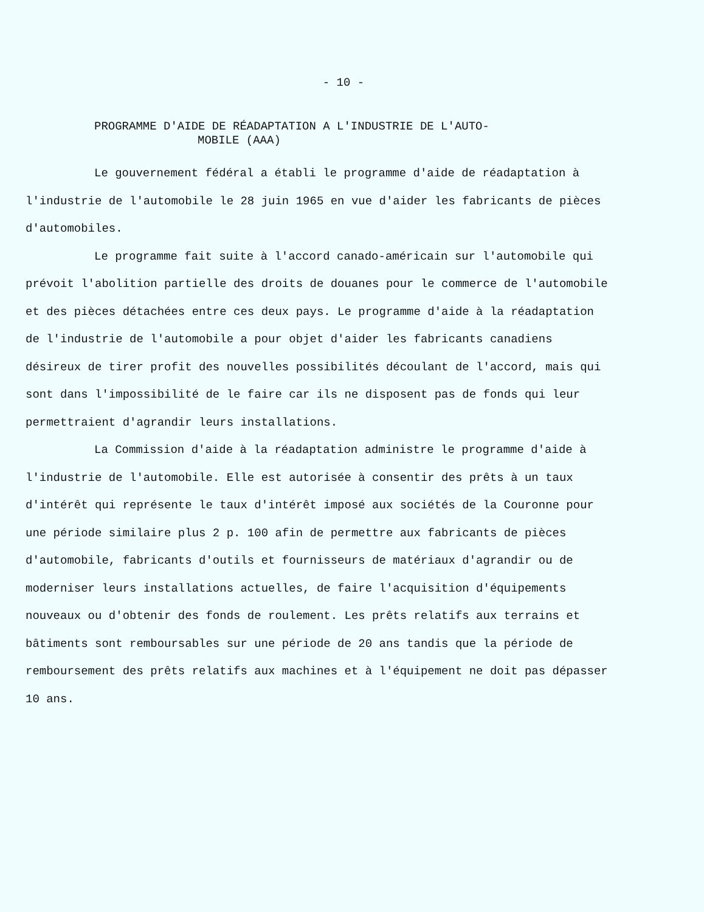- 10 -
PROGRAMME D'AIDE DE RÉADAPTATION A L'INDUSTRIE DE L'AUTO-
MOBILE (AAA)
Le gouvernement fédéral a établi le programme d'aide de réadaptation à l'industrie de l'automobile le 28 juin 1965 en vue d'aider les fabricants de pièces d'automobiles.
Le programme fait suite à l'accord canado-américain sur l'automobile qui prévoit l'abolition partielle des droits de douanes pour le commerce de l'automobile et des pièces détachées entre ces deux pays. Le programme d'aide à la réadaptation de l'industrie de l'automobile a pour objet d'aider les fabricants canadiens désireux de tirer profit des nouvelles possibilités découlant de l'accord, mais qui sont dans l'impossibilité de le faire car ils ne disposent pas de fonds qui leur permettraient d'agrandir leurs installations.
La Commission d'aide à la réadaptation administre le programme d'aide à l'industrie de l'automobile. Elle est autorisée à consentir des prêts à un taux d'intérêt qui représente le taux d'intérêt imposé aux sociétés de la Couronne pour une période similaire plus 2 p. 100 afin de permettre aux fabricants de pièces d'automobile, fabricants d'outils et fournisseurs de matériaux d'agrandir ou de moderniser leurs installations actuelles, de faire l'acquisition d'équipements nouveaux ou d'obtenir des fonds de roulement. Les prêts relatifs aux terrains et bâtiments sont remboursables sur une période de 20 ans tandis que la période de remboursement des prêts relatifs aux machines et à l'équipement ne doit pas dépasser 10 ans.